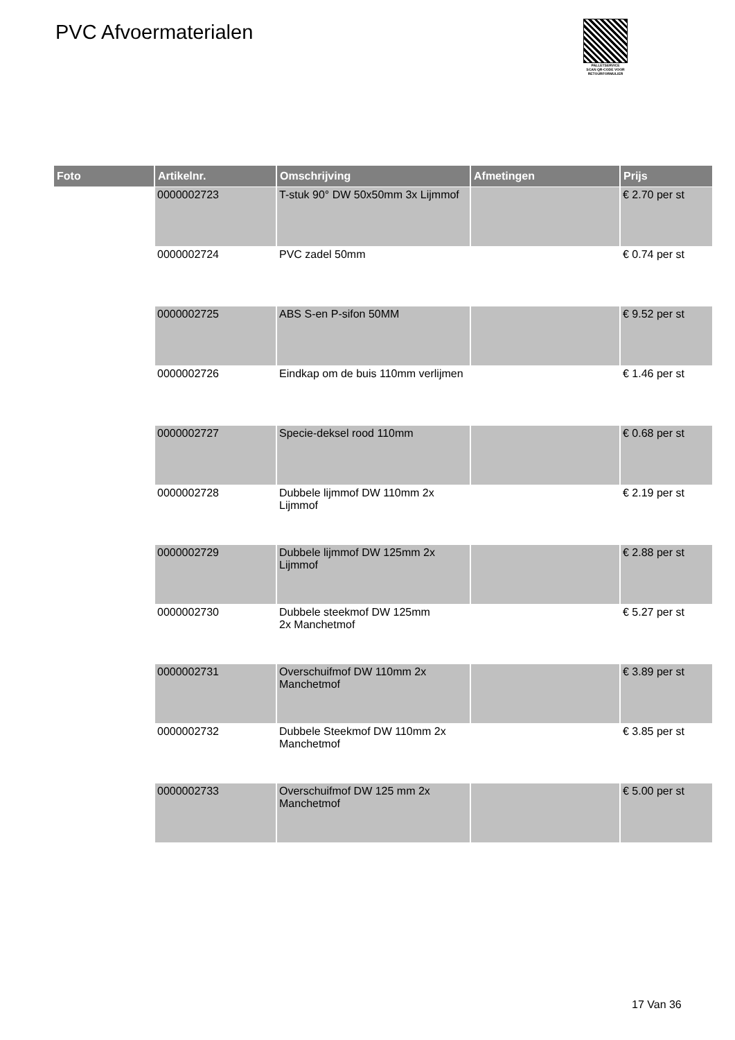PVC Afvoermaterialen
PALLETSERVICE
SCAN QR-CODE VOOR
RETOURFORMULIER
| Foto | Artikelnr. | Omschrijving | Afmetingen | Prijs |
| --- | --- | --- | --- | --- |
| | 0000002723 | T-stuk 90° DW 50x50mm 3x Lijmmof | | € 2.70 per st |
| | 0000002724 | PVC zadel 50mm | | € 0.74 per st |
| | 0000002725 | ABS S-en P-sifon 50MM | | € 9.52 per st |
| | 0000002726 | Eindkap om de buis 110mm verlijmen | | € 1.46 per st |
| | 0000002727 | Specie-deksel rood 110mm | | € 0.68 per st |
| | 0000002728 | Dubbele lijmmof DW 110mm 2x Lijmmof | | € 2.19 per st |
| | 0000002729 | Dubbele lijmmof DW 125mm 2x Lijmmof | | € 2.88 per st |
| | 0000002730 | Dubbele steekmof DW 125mm 2x Manchetmof | | € 5.27 per st |
| | 0000002731 | Overschuifmof DW 110mm 2x Manchetmof | | € 3.89 per st |
| | 0000002732 | Dubbele Steekmof DW 110mm 2x Manchetmof | | € 3.85 per st |
| | 0000002733 | Overschuifmof DW 125 mm 2x Manchetmof | | € 5.00 per st |
17 Van 36